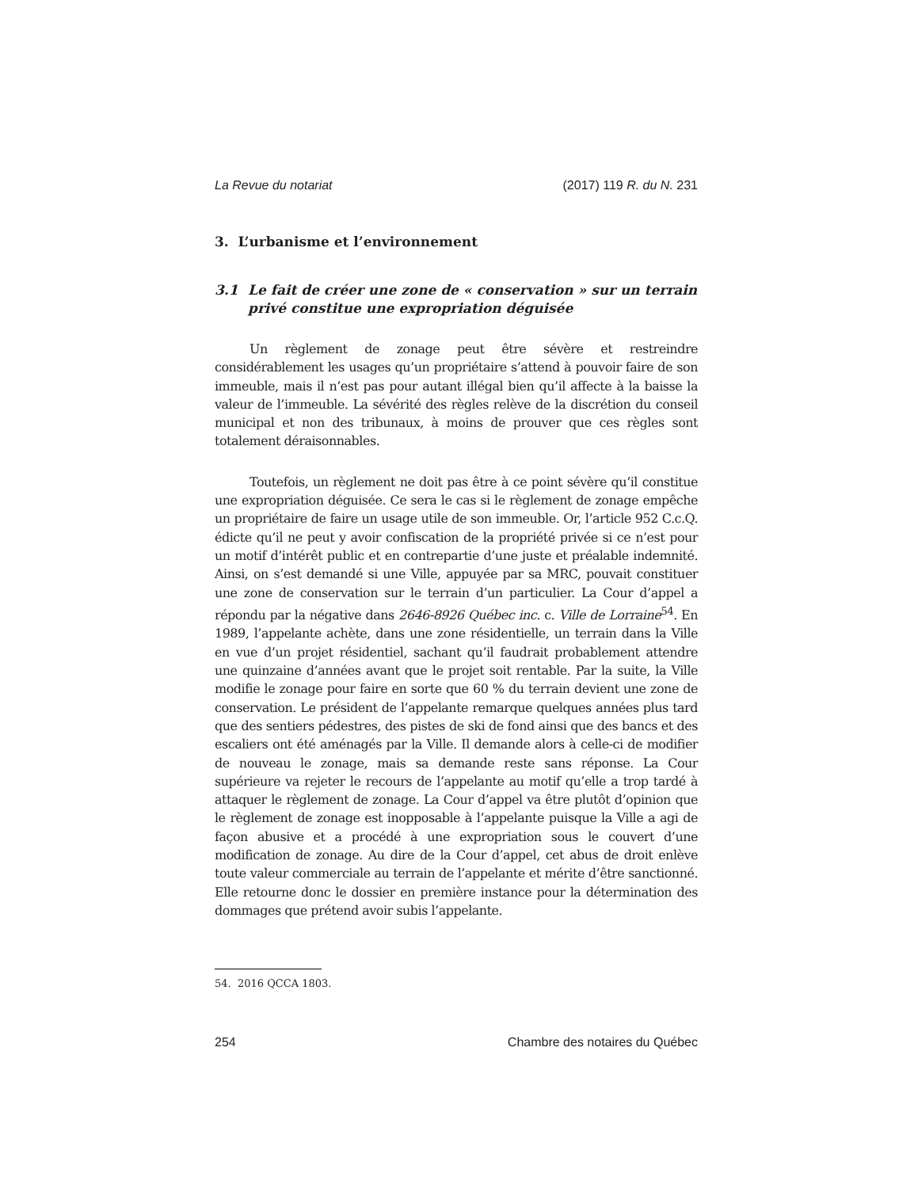La Revue du notariat (2017) 119 R. du N. 231
3. L’urbanisme et l’environnement
3.1 Le fait de créer une zone de « conservation » sur un terrain privé constitue une expropriation déguisée
Un règlement de zonage peut être sévère et restreindre considérablement les usages qu’un propriétaire s’attend à pouvoir faire de son immeuble, mais il n’est pas pour autant illégal bien qu’il affecte à la baisse la valeur de l’immeuble. La sévérité des règles relève de la discrétion du conseil municipal et non des tribunaux, à moins de prouver que ces règles sont totalement déraisonnables.
Toutefois, un règlement ne doit pas être à ce point sévère qu’il constitue une expropriation déguisée. Ce sera le cas si le règlement de zonage empêche un propriétaire de faire un usage utile de son immeuble. Or, l’article 952 C.c.Q. édicte qu’il ne peut y avoir confiscation de la propriété privée si ce n’est pour un motif d’intérêt public et en contrepartie d’une juste et préalable indemnité. Ainsi, on s’est demandé si une Ville, appuyée par sa MRC, pouvait constituer une zone de conservation sur le terrain d’un particulier. La Cour d’appel a répondu par la négative dans 2646-8926 Québec inc. c. Ville de Lorraine<sup>54</sup>. En 1989, l’appelante achète, dans une zone résidentielle, un terrain dans la Ville en vue d’un projet résidentiel, sachant qu’il faudrait probablement attendre une quinzaine d’années avant que le projet soit rentable. Par la suite, la Ville modifie le zonage pour faire en sorte que 60 % du terrain devient une zone de conservation. Le président de l’appelante remarque quelques années plus tard que des sentiers pédestres, des pistes de ski de fond ainsi que des bancs et des escaliers ont été aménagés par la Ville. Il demande alors à celle-ci de modifier de nouveau le zonage, mais sa demande reste sans réponse. La Cour supérieure va rejeter le recours de l’appelante au motif qu’elle a trop tardé à attaquer le règlement de zonage. La Cour d’appel va être plutôt d’opinion que le règlement de zonage est inopposable à l’appelante puisque la Ville a agi de façon abusive et a procédé à une expropriation sous le couvert d’une modification de zonage. Au dire de la Cour d’appel, cet abus de droit enlève toute valeur commerciale au terrain de l’appelante et mérite d’être sanctionné. Elle retourne donc le dossier en première instance pour la détermination des dommages que prétend avoir subis l’appelante.
54. 2016 QCCA 1803.
254 Chambre des notaires du Québec